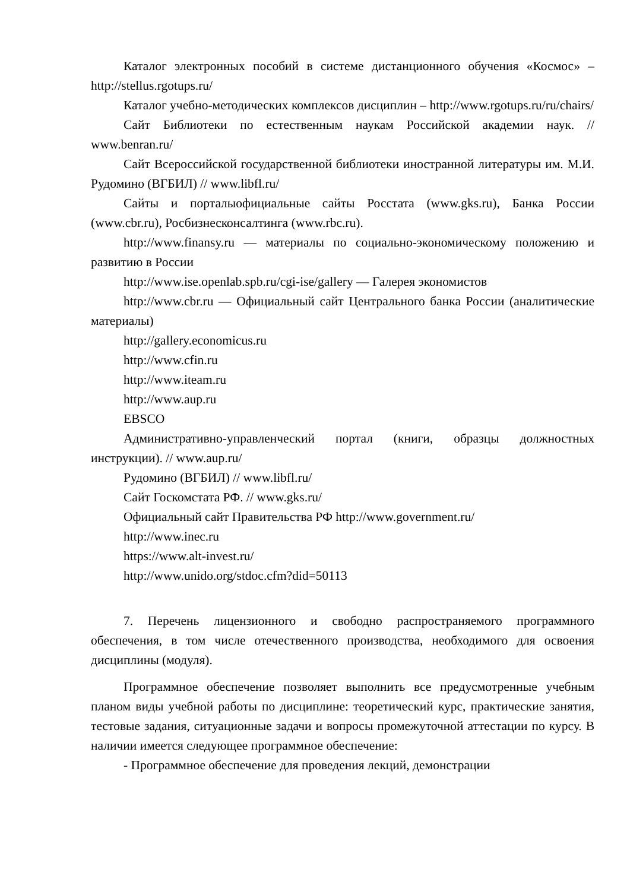Каталог электронных пособий в системе дистанционного обучения «Космос» – http://stellus.rgotups.ru/
Каталог учебно-методических комплексов дисциплин – http://www.rgotups.ru/ru/chairs/
Сайт Библиотеки по естественным наукам Российской академии наук. // www.benran.ru/
Сайт Всероссийской государственной библиотеки иностранной литературы им. М.И. Рудомино (ВГБИЛ) // www.libfl.ru/
Сайты и порталыофициальные сайты Росстата (www.gks.ru), Банка России (www.cbr.ru), Росбизнесконсалтинга (www.rbc.ru).
http://www.finansy.ru — материалы по социально-экономическому положению и развитию в России
http://www.ise.openlab.spb.ru/cgi-ise/gallery — Галерея экономистов
http://www.cbr.ru — Официальный сайт Центрального банка России (аналитические материалы)
http://gallery.economicus.ru
http://www.cfin.ru
http://www.iteam.ru
http://www.aup.ru
EBSCO
Административно-управленческий портал (книги, образцы должностных инструкции). // www.aup.ru/
Рудомино (ВГБИЛ) // www.libfl.ru/
Сайт Госкомстата РФ. // www.gks.ru/
Официальный сайт Правительства РФ http://www.government.ru/
http://www.inec.ru
https://www.alt-invest.ru/
http://www.unido.org/stdoc.cfm?did=50113
7. Перечень лицензионного и свободно распространяемого программного обеспечения, в том числе отечественного производства, необходимого для освоения дисциплины (модуля).
Программное обеспечение позволяет выполнить все предусмотренные учебным планом виды учебной работы по дисциплине: теоретический курс, практические занятия, тестовые задания, ситуационные задачи и вопросы промежуточной аттестации по курсу. В наличии имеется следующее программное обеспечение:
- Программное обеспечение для проведения лекций, демонстрации